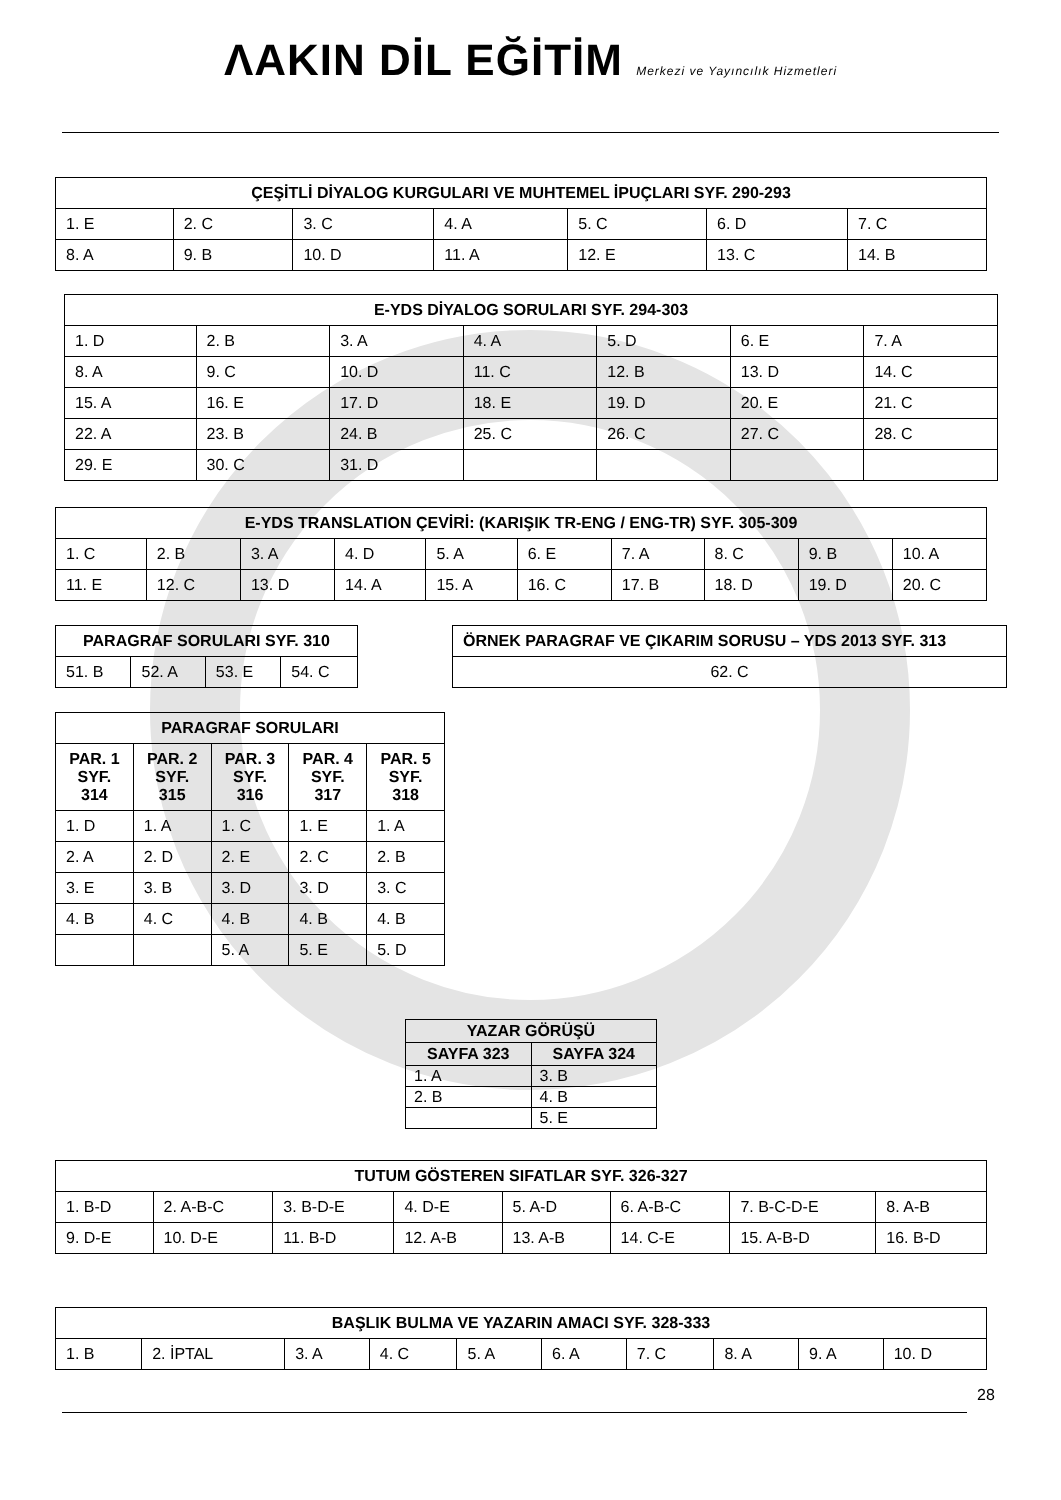ΛAKIN DİL EĞİTİM Merkezi ve Yayıncılık Hizmetleri
| ÇEŞİTLİ DİYALOG KURGULARI VE MUHTEMEL İPUÇLARI SYF. 290-293 | | | | | | |
| --- | --- | --- | --- | --- | --- | --- |
| 1. E | 2. C | 3. C | 4. A | 5. C | 6. D | 7. C |
| 8. A | 9. B | 10. D | 11. A | 12. E | 13. C | 14. B |
| E-YDS DİYALOG SORULARI SYF. 294-303 | | | | | | |
| --- | --- | --- | --- | --- | --- | --- |
| 1. D | 2. B | 3. A | 4. A | 5. D | 6. E | 7. A |
| 8. A | 9. C | 10. D | 11. C | 12. B | 13. D | 14. C |
| 15. A | 16. E | 17. D | 18. E | 19. D | 20. E | 21. C |
| 22. A | 23. B | 24. B | 25. C | 26. C | 27. C | 28. C |
| 29. E | 30. C | 31. D | | | | |
| E-YDS TRANSLATION ÇEVİRİ: (KARIŞIK TR-ENG / ENG-TR) SYF. 305-309 | | | | | | | | | |
| --- | --- | --- | --- | --- | --- | --- | --- | --- | --- |
| 1. C | 2. B | 3. A | 4. D | 5. A | 6. E | 7. A | 8. C | 9. B | 10. A |
| 11. E | 12. C | 13. D | 14. A | 15. A | 16. C | 17. B | 18. D | 19. D | 20. C |
| PARAGRAF SORULARI SYF. 310 | | | |
| --- | --- | --- | --- |
| 51. B | 52. A | 53. E | 54. C |
| ÖRNEK PARAGRAF VE ÇIKARIM SORUSU – YDS 2013 SYF. 313 |
| --- |
| 62. C |
| PARAGRAF SORULARI | | | | |
| --- | --- | --- | --- | --- |
| PAR. 1 SYF. 314 | PAR. 2 SYF. 315 | PAR. 3 SYF. 316 | PAR. 4 SYF. 317 | PAR. 5 SYF. 318 |
| 1. D | 1. A | 1. C | 1. E | 1. A |
| 2. A | 2. D | 2. E | 2. C | 2. B |
| 3. E | 3. B | 3. D | 3. D | 3. C |
| 4. B | 4. C | 4. B | 4. B | 4. B |
| | | 5. A | 5. E | 5. D |
| YAZAR GÖRÜŞÜ | |
| --- | --- |
| SAYFA 323 | SAYFA 324 |
| 1. A | 3. B |
| 2. B | 4. B |
| | 5. E |
| TUTUM GÖSTEREN SIFATLAR SYF. 326-327 | | | | | | | |
| --- | --- | --- | --- | --- | --- | --- | --- |
| 1. B-D | 2. A-B-C | 3. B-D-E | 4. D-E | 5. A-D | 6. A-B-C | 7. B-C-D-E | 8. A-B |
| 9. D-E | 10. D-E | 11. B-D | 12. A-B | 13. A-B | 14. C-E | 15. A-B-D | 16. B-D |
| BAŞLIK BULMA VE YAZARIN AMACI SYF. 328-333 | | | | | | | | | |
| --- | --- | --- | --- | --- | --- | --- | --- | --- | --- |
| 1. B | 2. İPTAL | 3. A | 4. C | 5. A | 6. A | 7. C | 8. A | 9. A | 10. D |
28